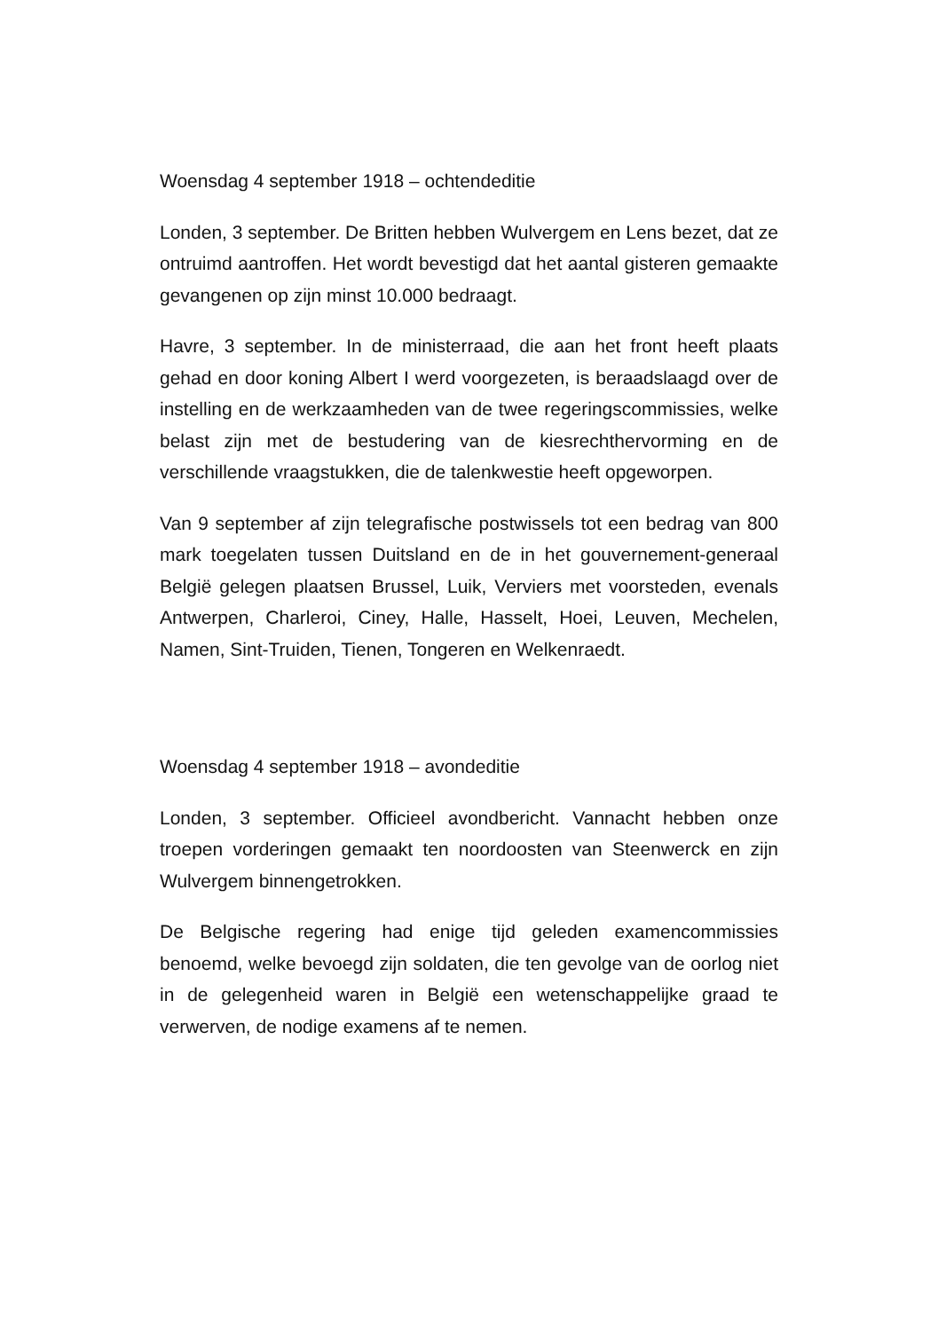Woensdag 4 september 1918 – ochtendeditie
Londen, 3 september. De Britten hebben Wulvergem en Lens bezet, dat ze ontruimd aantroffen. Het wordt bevestigd dat het aantal gisteren gemaakte gevangenen op zijn minst 10.000 bedraagt.
Havre, 3 september. In de ministerraad, die aan het front heeft plaats gehad en door koning Albert I werd voorgezeten, is beraadslaagd over de instelling en de werkzaamheden van de twee regeringscommissies, welke belast zijn met de bestudering van de kiesrechthervorming en de verschillende vraagstukken, die de talenkwestie heeft opgeworpen.
Van 9 september af zijn telegrafische postwissels tot een bedrag van 800 mark toegelaten tussen Duitsland en de in het gouvernement-generaal België gelegen plaatsen Brussel, Luik, Verviers met voorsteden, evenals Antwerpen, Charleroi, Ciney, Halle, Hasselt, Hoei, Leuven, Mechelen, Namen, Sint-Truiden, Tienen, Tongeren en Welkenraedt.
Woensdag 4 september 1918 – avondeditie
Londen, 3 september. Officieel avondbericht. Vannacht hebben onze troepen vorderingen gemaakt ten noordoosten van Steenwerck en zijn Wulvergem binnengetrokken.
De Belgische regering had enige tijd geleden examencommissies benoemd, welke bevoegd zijn soldaten, die ten gevolge van de oorlog niet in de gelegenheid waren in België een wetenschappelijke graad te verwerven, de nodige examens af te nemen.